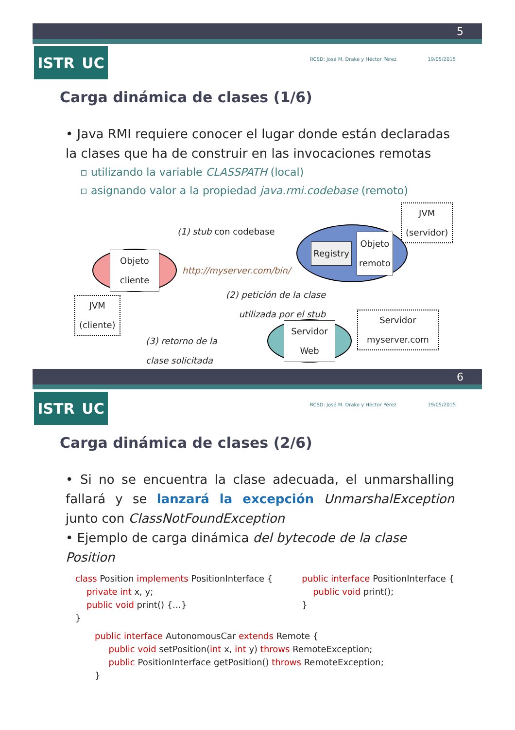5
ISTR UC RCSD: José M. Drake y Héctor Pérez 19/05/2015
Carga dinámica de clases (1/6)
• Java RMI requiere conocer el lugar donde están declaradas la clases que ha de construir en las invocaciones remotas
▫ utilizando la variable CLASSPATH (local)
▫ asignando valor a la propiedad java.rmi.codebase (remoto)
JVM
(servidor)
(1) stub con codebase
Registry Objeto
remoto
Objeto
cliente
http://myserver.com/bin/
JVM
(cliente)
(2) petición de la clase
utilizada por el stub
Servidor
myserver.com
(3) retorno de la
clase solicitada
Servidor
Web
6
ISTR UC RCSD: José M. Drake y Héctor Pérez 19/05/2015
Carga dinámica de clases (2/6)
• Si no se encuentra la clase adecuada, el unmarshalling fallará y se lanzará la excepción UnmarshalException junto con ClassNotFoundException
• Ejemplo de carga dinámica del bytecode de la clase Position
class Position implements PositionInterface {
private int x, y;
public void print() {…}
}
public interface PositionInterface {
public void print();
}
public interface AutonomousCar extends Remote {
public void setPosition(int x, int y) throws RemoteException;
public PositionInterface getPosition() throws RemoteException;
}